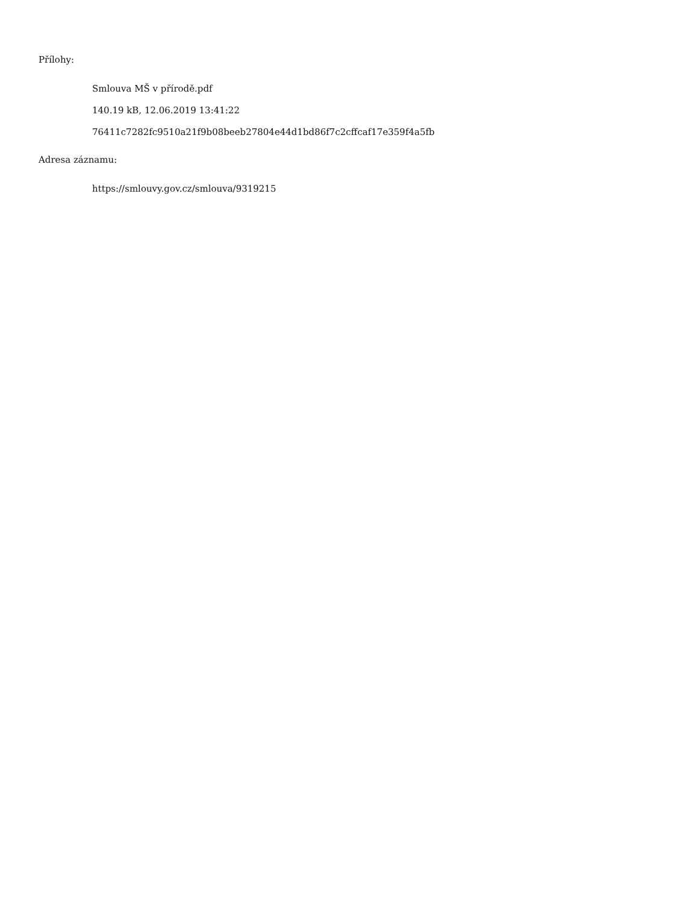Přílohy:
Smlouva MŠ v přírodě.pdf
140.19 kB, 12.06.2019 13:41:22
76411c7282fc9510a21f9b08beeb27804e44d1bd86f7c2cffcaf17e359f4a5fb
Adresa záznamu:
https://smlouvy.gov.cz/smlouva/9319215